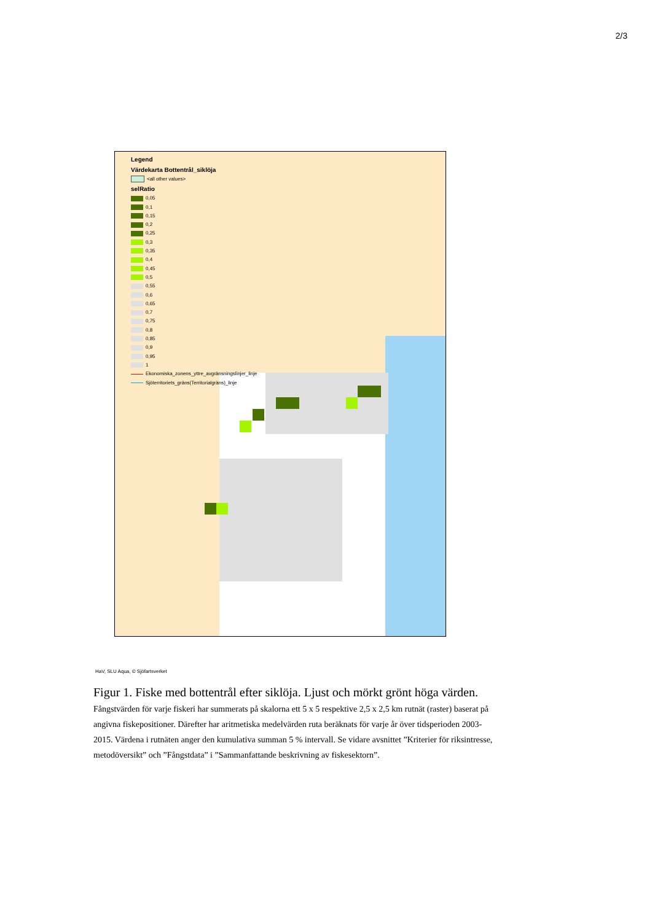2/3
Legend
Värdekarta Bottentrål_siklöja
<all other values>
selRatio
0,05
0,1
0,15
0,2
0,25
0,3
0,35
0,4
0,45
0,5
0,55
0,6
0,65
0,7
0,75
0,8
0,85
0,9
0,95
1
Ekonomiska_zonens_yttre_avgränsningslinjer_linje
Sjöterritoriets_gräns(Territorialgräns)_linje
HaV, SLU Aqua, © Sjöfartsverket
Figur 1. Fiske med bottentrål efter siklöja. Ljust och mörkt grönt höga värden. Fångstvärden för varje fiskeri har summerats på skalorna ett 5 x 5 respektive 2,5 x 2,5 km rutnät (raster) baserat på angivna fiskepositioner. Därefter har aritmetiska medelvärden ruta beräknats för varje år över tidsperioden 2003-2015. Värdena i rutnäten anger den kumulativa summan 5 % intervall. Se vidare avsnittet ”Kriterier för riksintresse, metodöversikt” och ”Fångstdata” i ”Sammanfattande beskrivning av fiskesektorn”.